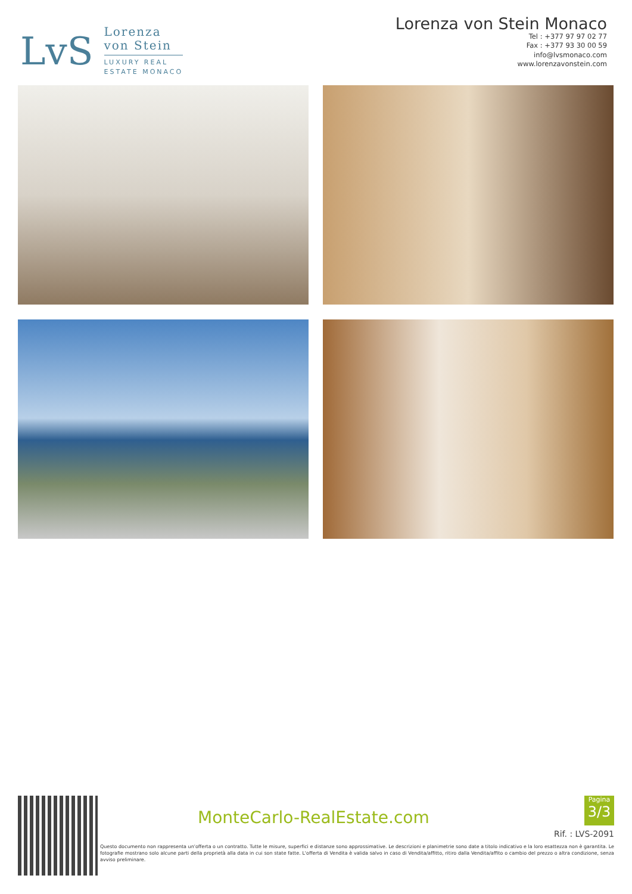LvS
Lorenza
von Stein
LUXURY REAL
ESTATE MONACO
Lorenza von Stein Monaco
Tel : +377 97 97 02 77
Fax : +377 93 30 00 59
info@lvsmonaco.com
www.lorenzavonstein.com
MonteCarlo-RealEstate.com
Pagina
3/3
Rif. : LVS-2091
Questo documento non rappresenta un'offerta o un contratto. Tutte le misure, superfici e distanze sono approssimative. Le descrizioni e planimetrie sono date a titolo indicativo e la loro esattezza non è garantita. Le fotografie mostrano solo alcune parti della proprietà alla data in cui son state fatte. L'offerta di Vendita è valida salvo in caso di Vendita/affitto, ritiro dalla Vendita/affito o cambio del prezzo o altra condizione, senza avviso preliminare.